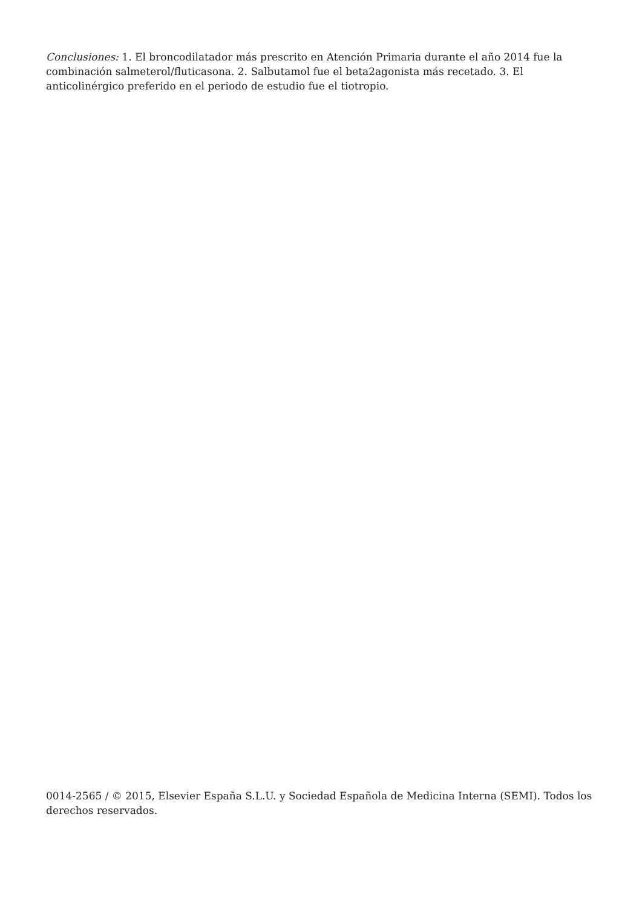Conclusiones: 1. El broncodilatador más prescrito en Atención Primaria durante el año 2014 fue la combinación salmeterol/fluticasona. 2. Salbutamol fue el beta2agonista más recetado. 3. El anticolinérgico preferido en el periodo de estudio fue el tiotropio.
0014-2565 / © 2015, Elsevier España S.L.U. y Sociedad Española de Medicina Interna (SEMI). Todos los derechos reservados.